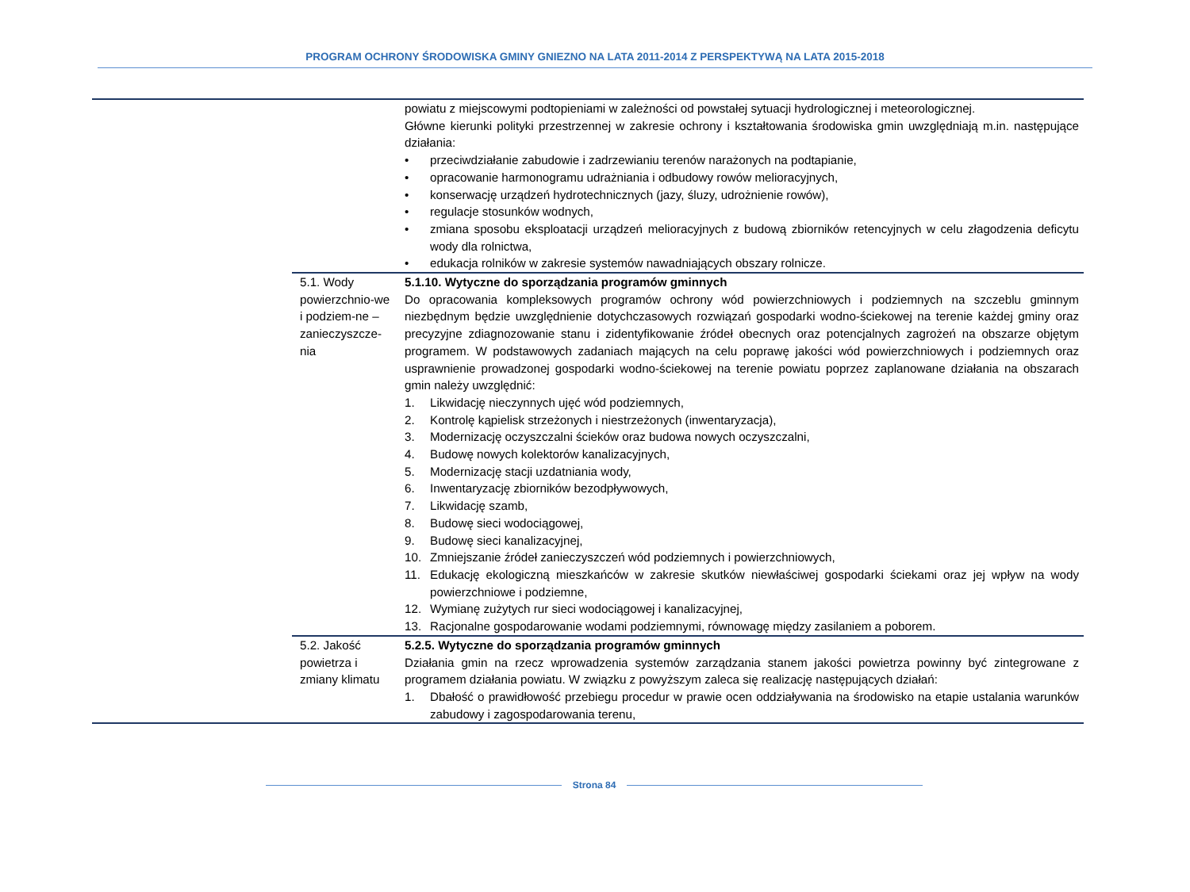PROGRAM OCHRONY ŚRODOWISKA GMINY GNIEZNO NA LATA 2011-2014 Z PERSPEKTYWĄ NA LATA 2015-2018
| | | powiatu z miejscowymi podtopieniami w zależności od powstałej sytuacji hydrologicznej i meteorologicznej. Główne kierunki polityki przestrzennej w zakresie ochrony i kształtowania środowiska gmin uwzględniają m.in. następujące działania: • przeciwdziałanie zabudowie i zadrzewianiu terenów narażonych na podtapianie, • opracowanie harmonogramu udrażniania i odbudowy rowów melioracyjnych, • konserwację urządzeń hydrotechnicznych (jazy, śluzy, udrożnienie rowów), • regulacje stosunków wodnych, • zmiana sposobu eksploatacji urządzeń melioracyjnych z budową zbiorników retencyjnych w celu złagodzenia deficytu wody dla rolnictwa, • edukacja rolników w zakresie systemów nawadniających obszary rolnicze. |
| | 5.1. Wody powierzchnio-we i podziem-ne – zanieczyszcze-nia | 5.1.10. Wytyczne do sporządzania programów gminnych Do opracowania kompleksowych programów ochrony wód powierzchniowych i podziemnych na szczeblu gminnym niezbędnym będzie uwzględnienie dotychczasowych rozwiązań gospodarki wodno-ściekowej na terenie każdej gminy oraz precyzyjne zdiagnozowanie stanu i zidentyfikowanie źródeł obecnych oraz potencjalnych zagrożeń na obszarze objętym programem. W podstawowych zadaniach mających na celu poprawę jakości wód powierzchniowych i podziemnych oraz usprawnienie prowadzonej gospodarki wodno-ściekowej na terenie powiatu poprzez zaplanowane działania na obszarach gmin należy uwzględnić: 1. Likwidację nieczynnych ujęć wód podziemnych, 2. Kontrolę kąpielisk strzeżonych i niestrzeżonych (inwentaryzacja), 3. Modernizację oczyszczalni ścieków oraz budowa nowych oczyszczalni, 4. Budowę nowych kolektorów kanalizacyjnych, 5. Modernizację stacji uzdatniania wody, 6. Inwentaryzację zbiorników bezodpływowych, 7. Likwidację szamb, 8. Budowę sieci wodociągowej, 9. Budowę sieci kanalizacyjnej, 10. Zmniejszanie źródeł zanieczyszczeń wód podziemnych i powierzchniowych, 11. Edukację ekologiczną mieszkańców w zakresie skutków niewłaściwej gospodarki ściekami oraz jej wpływ na wody powierzchniowe i podziemne, 12. Wymianę zużytych rur sieci wodociągowej i kanalizacyjnej, 13. Racjonalne gospodarowanie wodami podziemnymi, równowagę między zasilaniem a poborem. |
| | 5.2. Jakość powietrza i zmiany klimatu | 5.2.5. Wytyczne do sporządzania programów gminnych Działania gmin na rzecz wprowadzenia systemów zarządzania stanem jakości powietrza powinny być zintegrowane z programem działania powiatu. W związku z powyższym zaleca się realizację następujących działań: 1. Dbałość o prawidłowość przebiegu procedur w prawie ocen oddziaływania na środowisko na etapie ustalania warunków zabudowy i zagospodarowania terenu, |
Strona 84